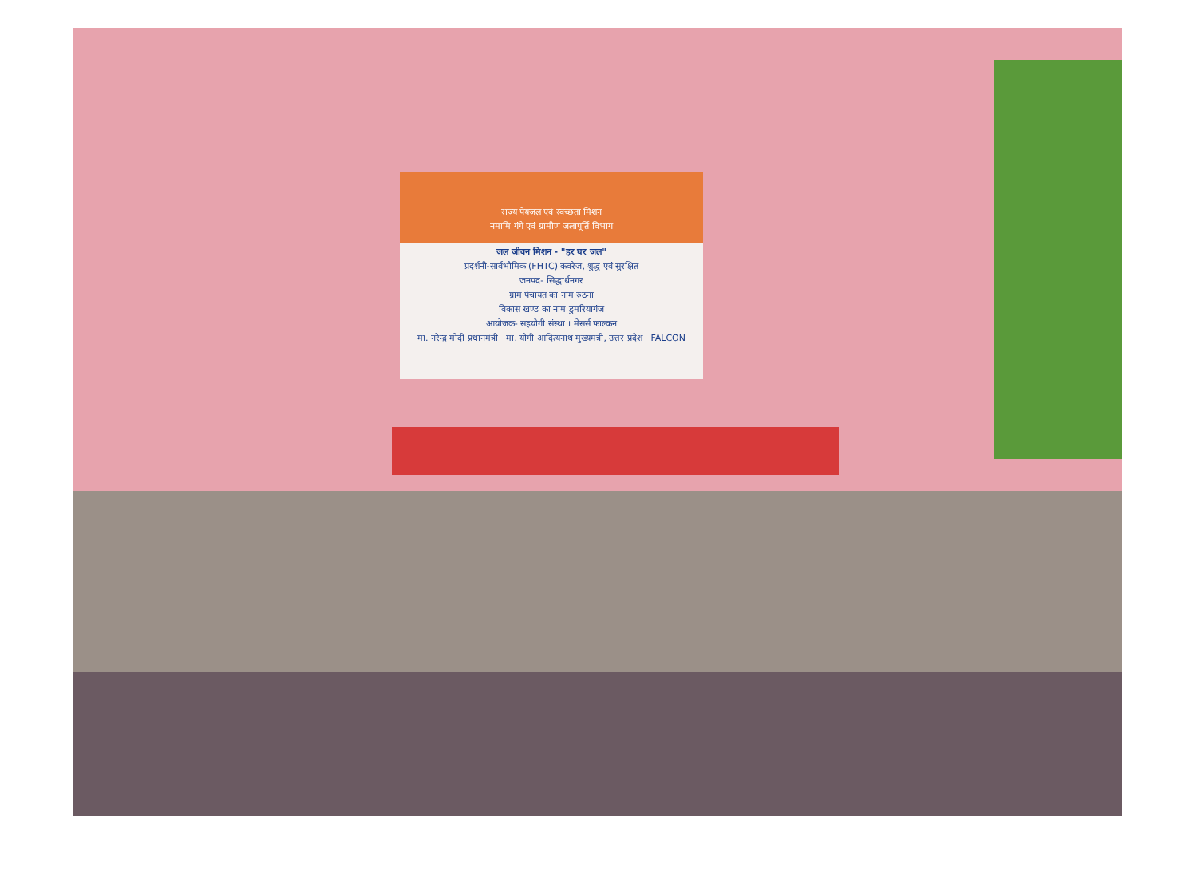राज्य पेयजल एवं स्वच्छता मिशन
नमामि गंगे एवं ग्रामीण जलापूर्ति विभाग
जल जीवन मिशन - "हर घर जल"
प्रदर्शनी-सार्वभौमिक (FHTC) कवरेज, शुद्ध एवं सुरक्षित
जनपद- सिद्धार्थनगर
ग्राम पंचायत का नाम रुठना
विकास खण्ड का नाम डुमरियागंज
आयोजक- सहयोगी संस्था । मेसर्स फाल्कन
मा. नरेन्द्र मोदी प्रधानमंत्री मा. योगी आदित्यनाथ मुख्यमंत्री, उत्तर प्रदेश FALCON